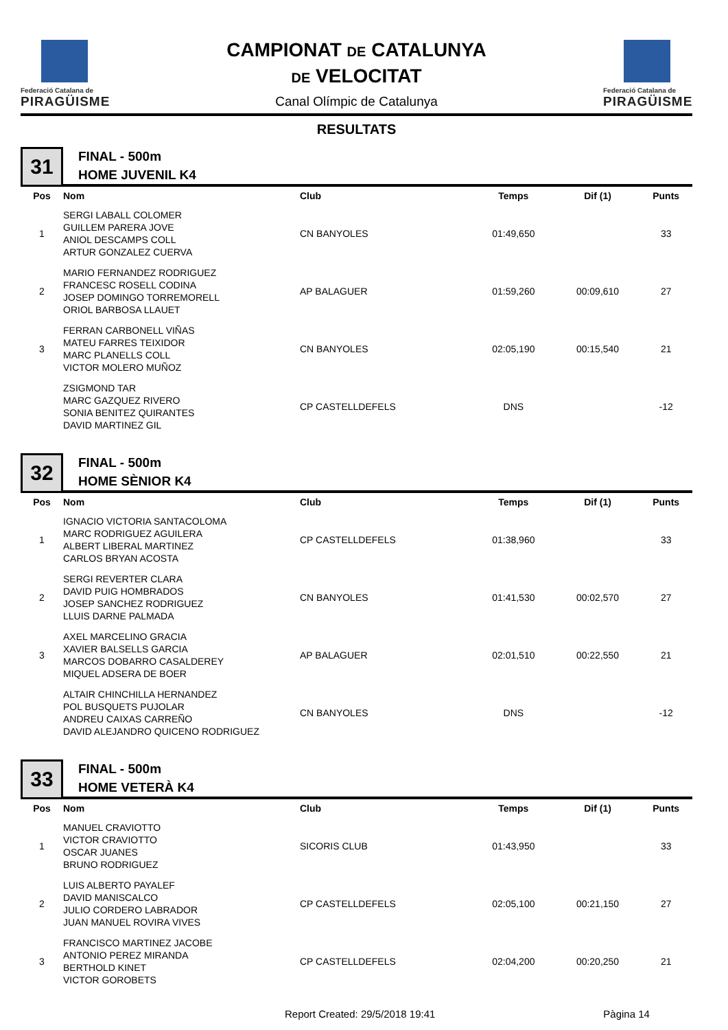Federació Catalana de
PIRAGÜISME
CAMPIONAT DE CATALUNYA
DE VELOCITAT
Canal Olímpic de Catalunya
Federació Catalana de
PIRAGÜISME
RESULTATS
31
FINAL - 500m
HOME JUVENIL K4
| Pos | Nom | Club | Temps | Dif (1) | Punts |
| --- | --- | --- | --- | --- | --- |
| 1 | SERGI LABALL COLOMER GUILLEM PARERA JOVE ANIOL DESCAMPS COLL ARTUR GONZALEZ CUERVA | CN BANYOLES | 01:49,650 | | 33 |
| 2 | MARIO FERNANDEZ RODRIGUEZ FRANCESC ROSELL CODINA JOSEP DOMINGO TORREMORELL ORIOL BARBOSA LLAUET | AP BALAGUER | 01:59,260 | 00:09,610 | 27 |
| 3 | FERRAN CARBONELL VIÑAS MATEU FARRES TEIXIDOR MARC PLANELLS COLL VICTOR MOLERO MUÑOZ | CN BANYOLES | 02:05,190 | 00:15,540 | 21 |
| | ZSIGMOND TAR MARC GAZQUEZ RIVERO SONIA BENITEZ QUIRANTES DAVID MARTINEZ GIL | CP CASTELLDEFELS | DNS | | -12 |
32
FINAL - 500m
HOME SÈNIOR K4
| Pos | Nom | Club | Temps | Dif (1) | Punts |
| --- | --- | --- | --- | --- | --- |
| 1 | IGNACIO VICTORIA SANTACOLOMA MARC RODRIGUEZ AGUILERA ALBERT LIBERAL MARTINEZ CARLOS BRYAN ACOSTA | CP CASTELLDEFELS | 01:38,960 | | 33 |
| 2 | SERGI REVERTER CLARA DAVID PUIG HOMBRADOS JOSEP SANCHEZ RODRIGUEZ LLUIS DARNE PALMADA | CN BANYOLES | 01:41,530 | 00:02,570 | 27 |
| 3 | AXEL MARCELINO GRACIA XAVIER BALSELLS GARCIA MARCOS DOBARRO CASALDEREY MIQUEL ADSERA DE BOER | AP BALAGUER | 02:01,510 | 00:22,550 | 21 |
| | ALTAIR CHINCHILLA HERNANDEZ POL BUSQUETS PUJOLAR ANDREU CAIXAS CARREÑO DAVID ALEJANDRO QUICENO RODRIGUEZ | CN BANYOLES | DNS | | -12 |
33
FINAL - 500m
HOME VETERÀ K4
| Pos | Nom | Club | Temps | Dif (1) | Punts |
| --- | --- | --- | --- | --- | --- |
| 1 | MANUEL CRAVIOTTO VICTOR CRAVIOTTO OSCAR JUANES BRUNO RODRIGUEZ | SICORIS CLUB | 01:43,950 | | 33 |
| 2 | LUIS ALBERTO PAYALEF DAVID MANISCALCO JULIO CORDERO LABRADOR JUAN MANUEL ROVIRA VIVES | CP CASTELLDEFELS | 02:05,100 | 00:21,150 | 27 |
| 3 | FRANCISCO MARTINEZ JACOBE ANTONIO PEREZ MIRANDA BERTHOLD KINET VICTOR GOROBETS | CP CASTELLDEFELS | 02:04,200 | 00:20,250 | 21 |
Report Created: 29/5/2018 19:41 Pàgina 14